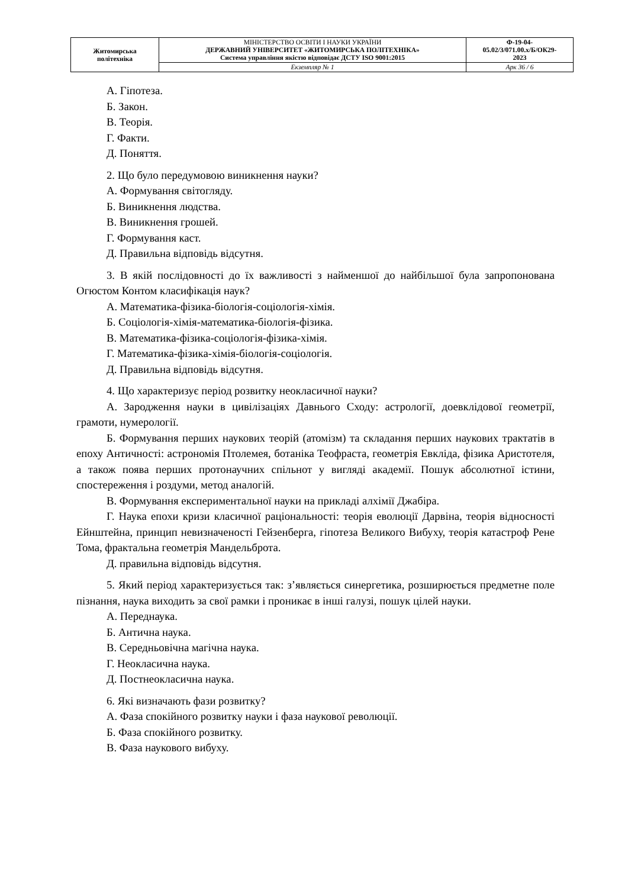| Житомирська політехніка | МІНІСТЕРСТВО ОСВІТИ І НАУКИ УКРАЇНИ ДЕРЖАВНИЙ УНІВЕРСИТЕТ «ЖИТОМИРСЬКА ПОЛІТЕХНІКА» Система управління якістю відповідає ДСТУ ISO 9001:2015 | Ф-19-04- 05.02/3/071.00.х/Б/ОК29- 2023 |
| | Екземпляр № 1 | Арк 36 / 6 |
А. Гіпотеза.
Б. Закон.
В. Теорія.
Г. Факти.
Д. Поняття.
2. Що було передумовою виникнення науки?
А. Формування світогляду.
Б. Виникнення людства.
В. Виникнення грошей.
Г. Формування каст.
Д. Правильна відповідь відсутня.
3. В якій послідовності до їх важливості з найменшої до найбільшої була запропонована Огюстом Контом класифікація наук?
А. Математика-фізика-біологія-соціологія-хімія.
Б. Соціологія-хімія-математика-біологія-фізика.
В. Математика-фізика-соціологія-фізика-хімія.
Г. Математика-фізика-хімія-біологія-соціологія.
Д. Правильна відповідь відсутня.
4. Що характеризує період розвитку неокласичної науки?
А. Зародження науки в цивілізаціях Давнього Сходу: астрології, доевклідової геометрії, грамоти, нумерології.
Б. Формування перших наукових теорій (атомізм) та складання перших наукових трактатів в епоху Античності: астрономія Птолемея, ботаніка Теофраста, геометрія Евкліда, фізика Аристотеля, а також поява перших протонаучних спільнот у вигляді академії. Пошук абсолютної істини, спостереження і роздуми, метод аналогій.
В. Формування експериментальної науки на прикладі алхімії Джабіра.
Г. Наука епохи кризи класичної раціональності: теорія еволюції Дарвіна, теорія відносності Ейнштейна, принцип невизначеності Гейзенберга, гіпотеза Великого Вибуху, теорія катастроф Рене Тома, фрактальна геометрія Мандельброта.
Д. правильна відповідь відсутня.
5. Який період характеризується так: з’являється синергетика, розширюється предметне поле пізнання, наука виходить за свої рамки і проникає в інші галузі, пошук цілей науки.
А. Переднаука.
Б. Антична наука.
В. Середньовічна магічна наука.
Г. Неокласична наука.
Д. Постнеокласична наука.
6. Які визначають фази розвитку?
А. Фаза спокійного розвитку науки і фаза наукової революції.
Б. Фаза спокійного розвитку.
В. Фаза наукового вибуху.